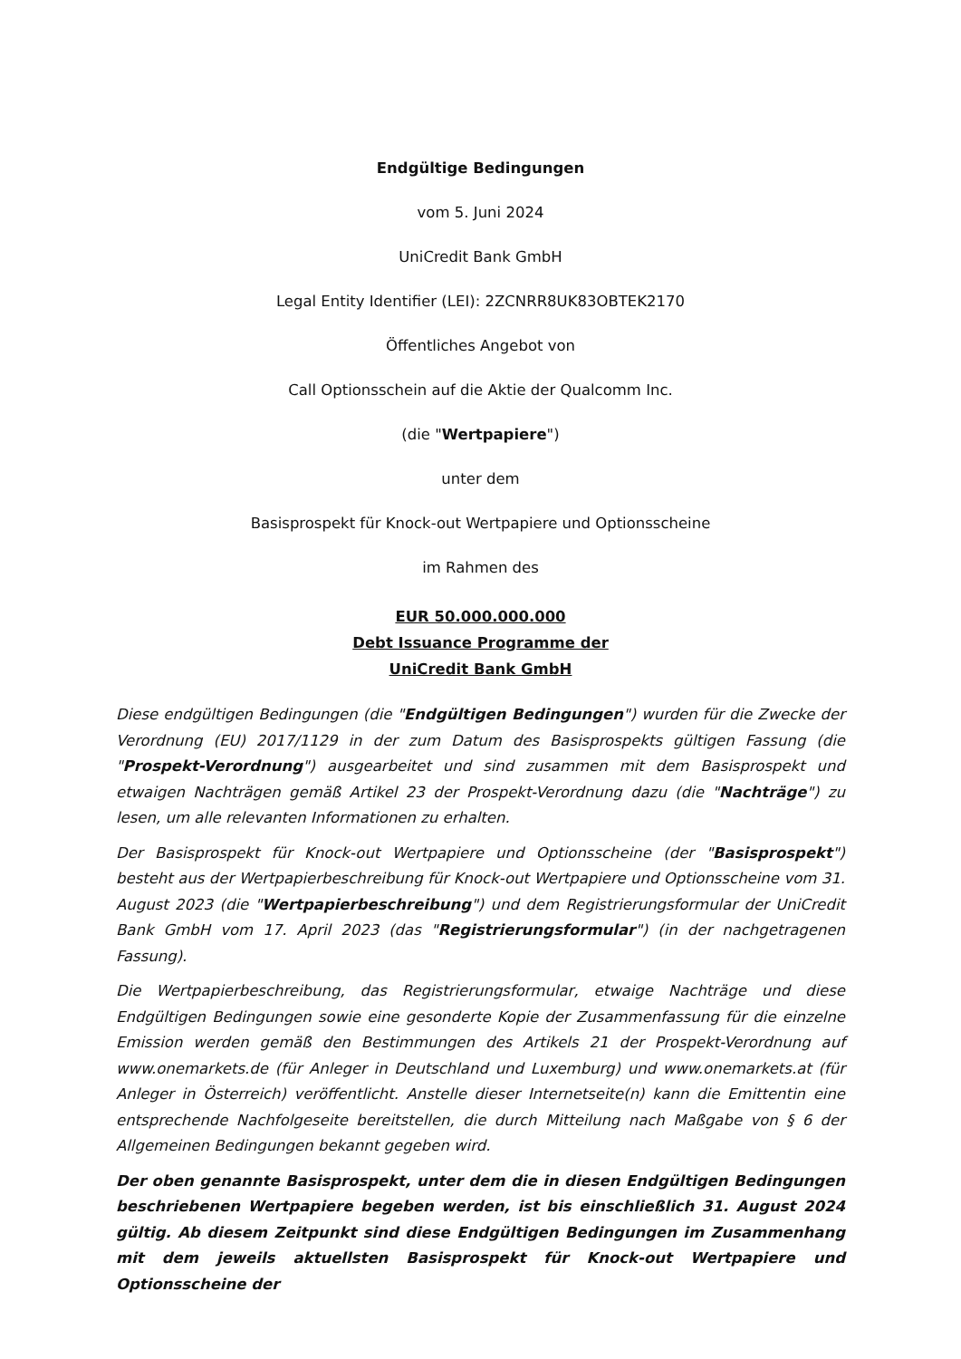Endgültige Bedingungen
vom 5. Juni 2024
UniCredit Bank GmbH
Legal Entity Identifier (LEI): 2ZCNRR8UK83OBTEK2170
Öffentliches Angebot von
Call Optionsschein auf die Aktie der Qualcomm Inc.
(die "Wertpapiere")
unter dem
Basisprospekt für Knock-out Wertpapiere und Optionsscheine
im Rahmen des
EUR 50.000.000.000
Debt Issuance Programme der
UniCredit Bank GmbH
Diese endgültigen Bedingungen (die "Endgültigen Bedingungen") wurden für die Zwecke der Verordnung (EU) 2017/1129 in der zum Datum des Basisprospekts gültigen Fassung (die "Prospekt-Verordnung") ausgearbeitet und sind zusammen mit dem Basisprospekt und etwaigen Nachträgen gemäß Artikel 23 der Prospekt-Verordnung dazu (die "Nachträge") zu lesen, um alle relevanten Informationen zu erhalten.
Der Basisprospekt für Knock-out Wertpapiere und Optionsscheine (der "Basisprospekt") besteht aus der Wertpapierbeschreibung für Knock-out Wertpapiere und Optionsscheine vom 31. August 2023 (die "Wertpapierbeschreibung") und dem Registrierungsformular der UniCredit Bank GmbH vom 17. April 2023 (das "Registrierungsformular") (in der nachgetragenen Fassung).
Die Wertpapierbeschreibung, das Registrierungsformular, etwaige Nachträge und diese Endgültigen Bedingungen sowie eine gesonderte Kopie der Zusammenfassung für die einzelne Emission werden gemäß den Bestimmungen des Artikels 21 der Prospekt-Verordnung auf www.onemarkets.de (für Anleger in Deutschland und Luxemburg) und www.onemarkets.at (für Anleger in Österreich) veröffentlicht. Anstelle dieser Internetseite(n) kann die Emittentin eine entsprechende Nachfolgeseite bereitstellen, die durch Mitteilung nach Maßgabe von § 6 der Allgemeinen Bedingungen bekannt gegeben wird.
Der oben genannte Basisprospekt, unter dem die in diesen Endgültigen Bedingungen beschriebenen Wertpapiere begeben werden, ist bis einschließlich 31. August 2024 gültig. Ab diesem Zeitpunkt sind diese Endgültigen Bedingungen im Zusammenhang mit dem jeweils aktuellsten Basisprospekt für Knock-out Wertpapiere und Optionsscheine der